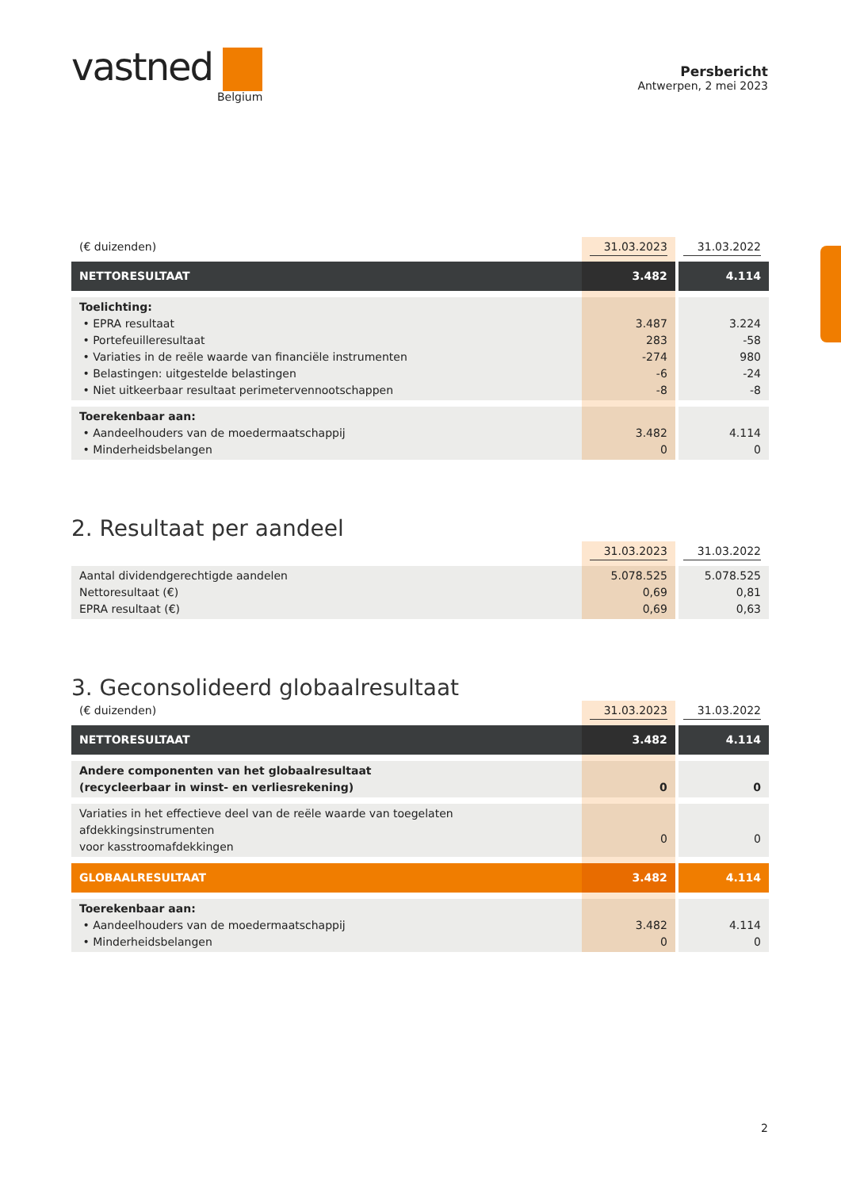vastned
Belgium
Persbericht
Antwerpen, 2 mei 2023
| (€ duizenden) | 31.03.2023 | 31.03.2022 |
| NETTORESULTAAT | 3.482 | 4.114 |
| Toelichting: • EPRA resultaat • Portefeuilleresultaat • Variaties in de reële waarde van financiële instrumenten • Belastingen: uitgestelde belastingen • Niet uitkeerbaar resultaat perimetervennootschappen | 3.487 283 -274 -6 -8 | 3.224 -58 980 -24 -8 |
| Toerekenbaar aan: • Aandeelhouders van de moedermaatschappij • Minderheidsbelangen | 3.482 0 | 4.114 0 |
2. Resultaat per aandeel
| | 31.03.2023 | 31.03.2022 |
| Aantal dividendgerechtigde aandelen Nettoresultaat (€) EPRA resultaat (€) | 5.078.525 0,69 0,69 | 5.078.525 0,81 0,63 |
3. Geconsolideerd globaalresultaat
| (€ duizenden) | 31.03.2023 | 31.03.2022 |
| NETTORESULTAAT | 3.482 | 4.114 |
| Andere componenten van het globaalresultaat (recycleerbaar in winst- en verliesrekening) | 0 | 0 |
| Variaties in het effectieve deel van de reële waarde van toegelaten afdekkingsinstrumenten voor kasstroomafdekkingen | 0 | 0 |
| GLOBAALRESULTAAT | 3.482 | 4.114 |
| Toerekenbaar aan: • Aandeelhouders van de moedermaatschappij • Minderheidsbelangen | 3.482 0 | 4.114 0 |
2